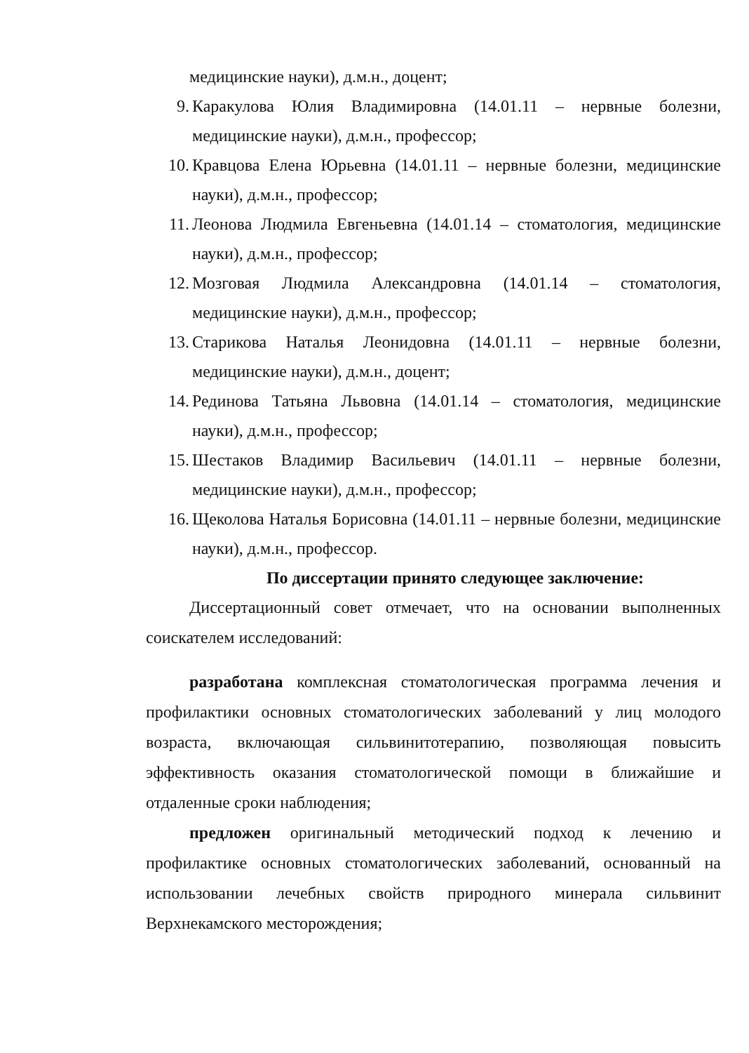медицинские науки), д.м.н., доцент;
9. Каракулова Юлия Владимировна (14.01.11 – нервные болезни, медицинские науки), д.м.н., профессор;
10. Кравцова Елена Юрьевна (14.01.11 – нервные болезни, медицинские науки), д.м.н., профессор;
11. Леонова Людмила Евгеньевна (14.01.14 – стоматология, медицинские науки), д.м.н., профессор;
12. Мозговая Людмила Александровна (14.01.14 – стоматология, медицинские науки), д.м.н., профессор;
13. Старикова Наталья Леонидовна (14.01.11 – нервные болезни, медицинские науки), д.м.н., доцент;
14. Рединова Татьяна Львовна (14.01.14 – стоматология, медицинские науки), д.м.н., профессор;
15. Шестаков Владимир Васильевич (14.01.11 – нервные болезни, медицинские науки), д.м.н., профессор;
16. Щеколова Наталья Борисовна (14.01.11 – нервные болезни, медицинские науки), д.м.н., профессор.
По диссертации принято следующее заключение:
Диссертационный совет отмечает, что на основании выполненных соискателем исследований:
разработана комплексная стоматологическая программа лечения и профилактики основных стоматологических заболеваний у лиц молодого возраста, включающая сильвинитотерапию, позволяющая повысить эффективность оказания стоматологической помощи в ближайшие и отдаленные сроки наблюдения;
предложен оригинальный методический подход к лечению и профилактике основных стоматологических заболеваний, основанный на использовании лечебных свойств природного минерала сильвинит Верхнекамского месторождения;